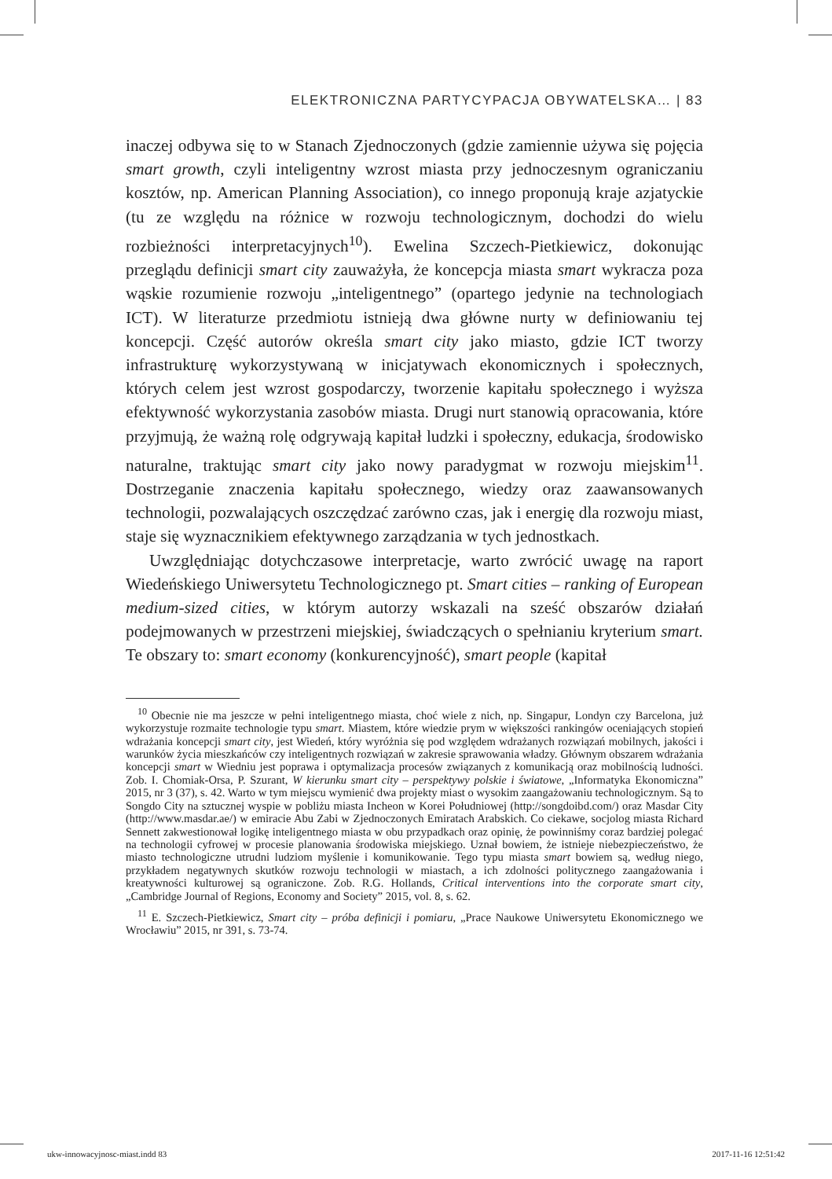ELEKTRONICZNA PARTYCYPACJA OBYWATELSKA… | 83
inaczej odbywa się to w Stanach Zjednoczonych (gdzie zamiennie używa się pojęcia smart growth, czyli inteligentny wzrost miasta przy jednoczesnym ograniczaniu kosztów, np. American Planning Association), co innego proponują kraje azjatyckie (tu ze względu na różnice w rozwoju technologicznym, dochodzi do wielu rozbieżności interpretacyjnych<sup>10</sup>). Ewelina Szczech-Pietkiewicz, dokonując przeglądu definicji smart city zauważyła, że koncepcja miasta smart wykracza poza wąskie rozumienie rozwoju „inteligentnego” (opartego jedynie na technologiach ICT). W literaturze przedmiotu istnieją dwa główne nurty w definiowaniu tej koncepcji. Część autorów określa smart city jako miasto, gdzie ICT tworzy infrastrukturę wykorzystywaną w inicjatywach ekonomicznych i społecznych, których celem jest wzrost gospodarczy, tworzenie kapitału społecznego i wyższa efektywność wykorzystania zasobów miasta. Drugi nurt stanowią opracowania, które przyjmują, że ważną rolę odgrywają kapitał ludzki i społeczny, edukacja, środowisko naturalne, traktując smart city jako nowy paradygmat w rozwoju miejskim<sup>11</sup>. Dostrzeganie znaczenia kapitału społecznego, wiedzy oraz zaawansowanych technologii, pozwalających oszczędzać zarówno czas, jak i energię dla rozwoju miast, staje się wyznacznikiem efektywnego zarządzania w tych jednostkach.
Uwzględniając dotychczasowe interpretacje, warto zwrócić uwagę na raport Wiedeńskiego Uniwersytetu Technologicznego pt. Smart cities – ranking of European medium-sized cities, w którym autorzy wskazali na sześć obszarów działań podejmowanych w przestrzeni miejskiej, świadczących o spełnianiu kryterium smart. Te obszary to: smart economy (konkurencyjność), smart people (kapitał
<sup>10</sup> Obecnie nie ma jeszcze w pełni inteligentnego miasta, choć wiele z nich, np. Singapur, Londyn czy Barcelona, już wykorzystuje rozmaite technologie typu smart. Miastem, które wiedzie prym w większości rankingów oceniających stopień wdrażania koncepcji smart city, jest Wiedeń, który wyróżnia się pod względem wdrażanych rozwiązań mobilnych, jakości i warunków życia mieszkańców czy inteligentnych rozwiązań w zakresie sprawowania władzy. Głównym obszarem wdrażania koncepcji smart w Wiedniu jest poprawa i optymalizacja procesów związanych z komunikacją oraz mobilnością ludności. Zob. I. Chomiak-Orsa, P. Szurant, W kierunku smart city – perspektywy polskie i światowe, „Informatyka Ekonomiczna” 2015, nr 3 (37), s. 42. Warto w tym miejscu wymienić dwa projekty miast o wysokim zaangażowaniu technologicznym. Są to Songdo City na sztucznej wyspie w pobliżu miasta Incheon w Korei Południowej (http://songdoibd.com/) oraz Masdar City (http://www.masdar.ae/) w emiracie Abu Zabi w Zjednoczonych Emiratach Arabskich. Co ciekawe, socjolog miasta Richard Sennett zakwestionował logikę inteligentnego miasta w obu przypadkach oraz opinię, że powinniśmy coraz bardziej polegać na technologii cyfrowej w procesie planowania środowiska miejskiego. Uznał bowiem, że istnieje niebezpieczeństwo, że miasto technologiczne utrudni ludziom myślenie i komunikowanie. Tego typu miasta smart bowiem są, według niego, przykładem negatywnych skutków rozwoju technologii w miastach, a ich zdolności politycznego zaangażowania i kreatywności kulturowej są ograniczone. Zob. R.G. Hollands, Critical interventions into the corporate smart city, „Cambridge Journal of Regions, Economy and Society” 2015, vol. 8, s. 62.
<sup>11</sup> E. Szczech-Pietkiewicz, Smart city – próba definicji i pomiaru, „Prace Naukowe Uniwersytetu Ekonomicznego we Wrocławiu” 2015, nr 391, s. 73-74.
ukw-innowacyjnosc-miast.indd 83
2017-11-16 12:51:42